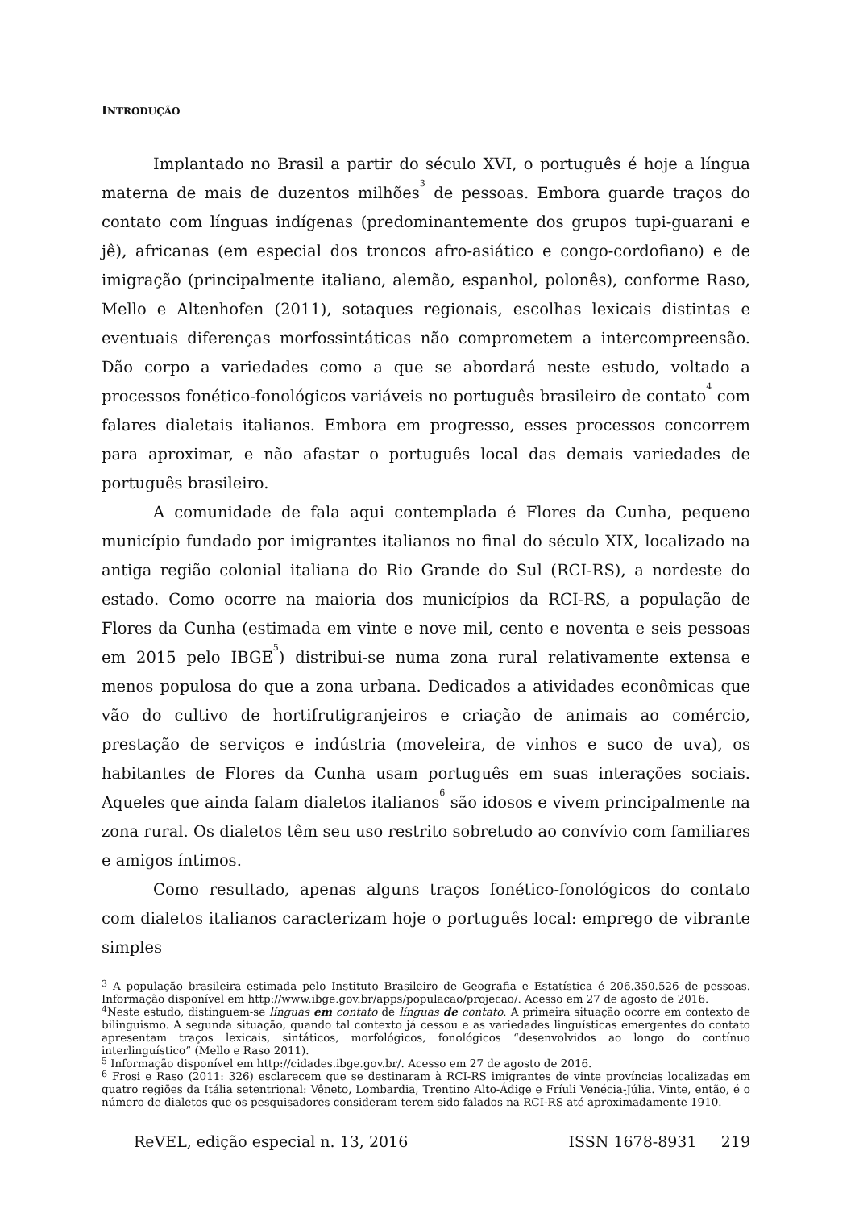INTRODUÇÃO
Implantado no Brasil a partir do século XVI, o português é hoje a língua materna de mais de duzentos milhões<sup>3</sup> de pessoas. Embora guarde traços do contato com línguas indígenas (predominantemente dos grupos tupi-guarani e jê), africanas (em especial dos troncos afro-asiático e congo-cordofiano) e de imigração (principalmente italiano, alemão, espanhol, polonês), conforme Raso, Mello e Altenhofen (2011), sotaques regionais, escolhas lexicais distintas e eventuais diferenças morfossintáticas não comprometem a intercompreensão. Dão corpo a variedades como a que se abordará neste estudo, voltado a processos fonético-fonológicos variáveis no português brasileiro de contato<sup>4</sup> com falares dialetais italianos. Embora em progresso, esses processos concorrem para aproximar, e não afastar o português local das demais variedades de português brasileiro.
A comunidade de fala aqui contemplada é Flores da Cunha, pequeno município fundado por imigrantes italianos no final do século XIX, localizado na antiga região colonial italiana do Rio Grande do Sul (RCI-RS), a nordeste do estado. Como ocorre na maioria dos municípios da RCI-RS, a população de Flores da Cunha (estimada em vinte e nove mil, cento e noventa e seis pessoas em 2015 pelo IBGE<sup>5</sup>) distribui-se numa zona rural relativamente extensa e menos populosa do que a zona urbana. Dedicados a atividades econômicas que vão do cultivo de hortifrutigranjeiros e criação de animais ao comércio, prestação de serviços e indústria (moveleira, de vinhos e suco de uva), os habitantes de Flores da Cunha usam português em suas interações sociais. Aqueles que ainda falam dialetos italianos<sup>6</sup> são idosos e vivem principalmente na zona rural. Os dialetos têm seu uso restrito sobretudo ao convívio com familiares e amigos íntimos.
Como resultado, apenas alguns traços fonético-fonológicos do contato com dialetos italianos caracterizam hoje o português local: emprego de vibrante simples
<sup>3</sup> A população brasileira estimada pelo Instituto Brasileiro de Geografia e Estatística é 206.350.526 de pessoas. Informação disponível em http://www.ibge.gov.br/apps/populacao/projecao/. Acesso em 27 de agosto de 2016.
<sup>4</sup> Neste estudo, distinguem-se línguas em contato de línguas de contato. A primeira situação ocorre em contexto de bilinguismo. A segunda situação, quando tal contexto já cessou e as variedades linguísticas emergentes do contato apresentam traços lexicais, sintáticos, morfológicos, fonológicos “desenvolvidos ao longo do contínuo interlinguístico” (Mello e Raso 2011).
<sup>5</sup> Informação disponível em http://cidades.ibge.gov.br/. Acesso em 27 de agosto de 2016.
<sup>6</sup> Frosi e Raso (2011: 326) esclarecem que se destinaram à RCI-RS imigrantes de vinte províncias localizadas em quatro regiões da Itália setentrional: Vêneto, Lombardia, Trentino Alto-Ádige e Fríuli Venécia-Júlia. Vinte, então, é o número de dialetos que os pesquisadores consideram terem sido falados na RCI-RS até aproximadamente 1910.
ReVEL, edição especial n. 13, 2016 ISSN 1678-8931 219